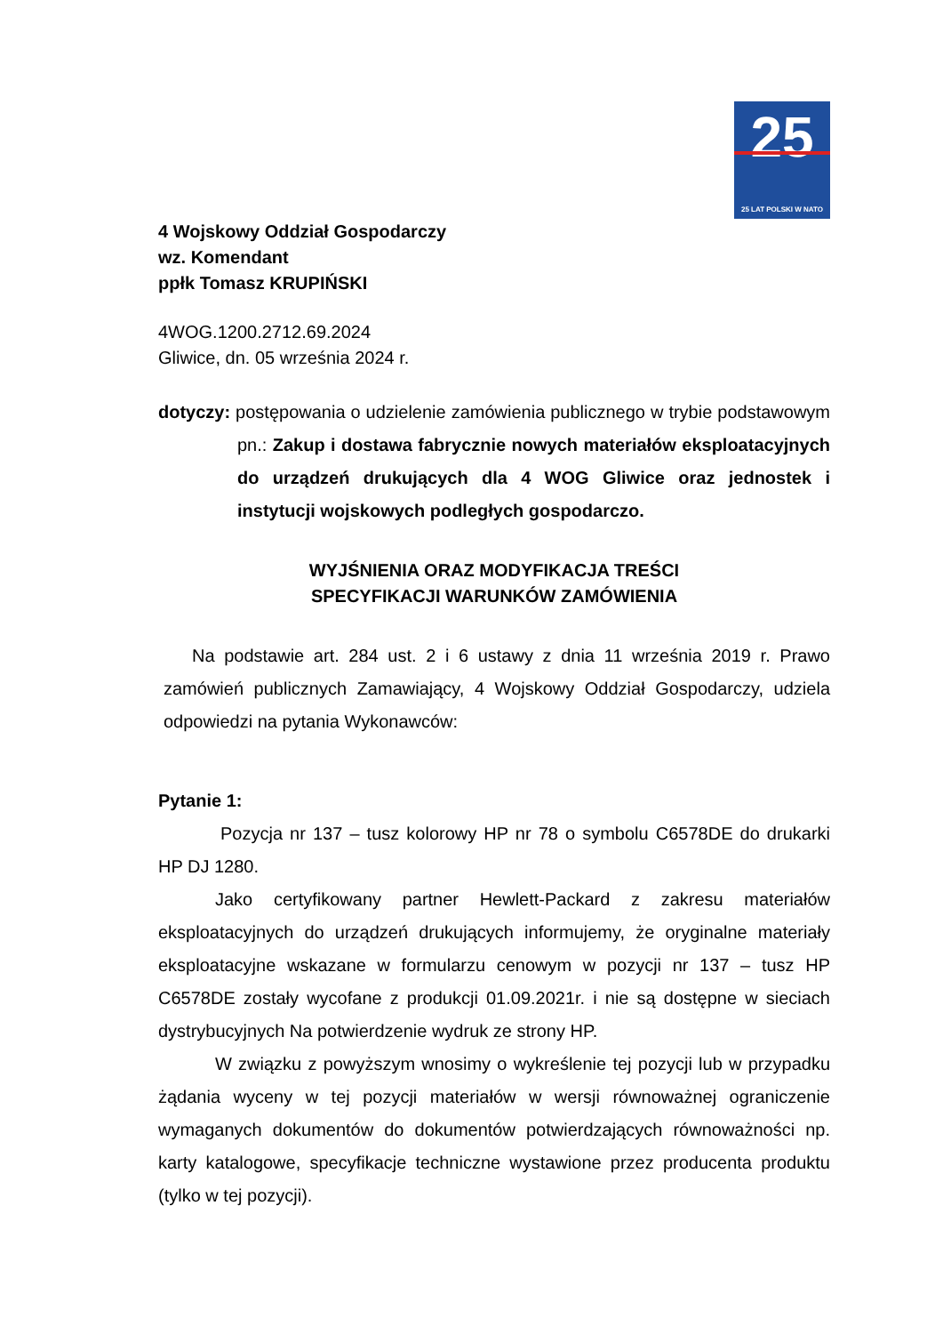25
25 LAT POLSKI W NATO
4 Wojskowy Oddział Gospodarczy
wz. Komendant
ppłk Tomasz KRUPIŃSKI
4WOG.1200.2712.69.2024
Gliwice, dn. 05 września 2024 r.
dotyczy: postępowania o udzielenie zamówienia publicznego w trybie podstawowym pn.: Zakup i dostawa fabrycznie nowych materiałów eksploatacyjnych do urządzeń drukujących dla 4 WOG Gliwice oraz jednostek i instytucji wojskowych podległych gospodarczo.
WYJŚNIENIA ORAZ MODYFIKACJA TREŚCI
SPECYFIKACJI WARUNKÓW ZAMÓWIENIA
Na podstawie art. 284 ust. 2 i 6 ustawy z dnia 11 września 2019 r. Prawo zamówień publicznych Zamawiający, 4 Wojskowy Oddział Gospodarczy, udziela odpowiedzi na pytania Wykonawców:
Pytanie 1:
Pozycja nr 137 – tusz kolorowy HP nr 78 o symbolu C6578DE do drukarki HP DJ 1280.
Jako certyfikowany partner Hewlett-Packard z zakresu materiałów eksploatacyjnych do urządzeń drukujących informujemy, że oryginalne materiały eksploatacyjne wskazane w formularzu cenowym w pozycji nr 137 – tusz HP C6578DE zostały wycofane z produkcji 01.09.2021r. i nie są dostępne w sieciach dystrybucyjnych Na potwierdzenie wydruk ze strony HP.
W związku z powyższym wnosimy o wykreślenie tej pozycji lub w przypadku żądania wyceny w tej pozycji materiałów w wersji równoważnej ograniczenie wymaganych dokumentów do dokumentów potwierdzających równoważności np. karty katalogowe, specyfikacje techniczne wystawione przez producenta produktu (tylko w tej pozycji).